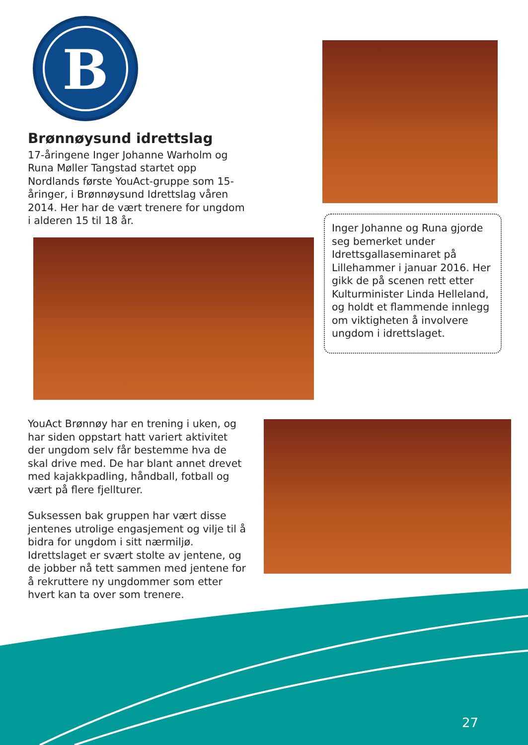B
Brønnøysund idrettslag
17-åringene Inger Johanne Warholm og Runa Møller Tangstad startet opp Nordlands første YouAct-gruppe som 15-åringer, i Brønnøysund Idrettslag våren 2014. Her har de vært trenere for ungdom i alderen 15 til 18 år.
Inger Johanne og Runa gjorde seg bemerket under Idrettsgallaseminaret på Lillehammer i januar 2016. Her gikk de på scenen rett etter Kulturminister Linda Helleland, og holdt et flammende innlegg om viktigheten å involvere ungdom i idrettslaget.
YouAct Brønnøy har en trening i uken, og har siden oppstart hatt variert aktivitet der ungdom selv får bestemme hva de skal drive med. De har blant annet drevet med kajakkpadling, håndball, fotball og vært på flere fjellturer.
Suksessen bak gruppen har vært disse jentenes utrolige engasjement og vilje til å bidra for ungdom i sitt nærmiljø. Idrettslaget er svært stolte av jentene, og de jobber nå tett sammen med jentene for å rekruttere ny ungdommer som etter hvert kan ta over som trenere.
27